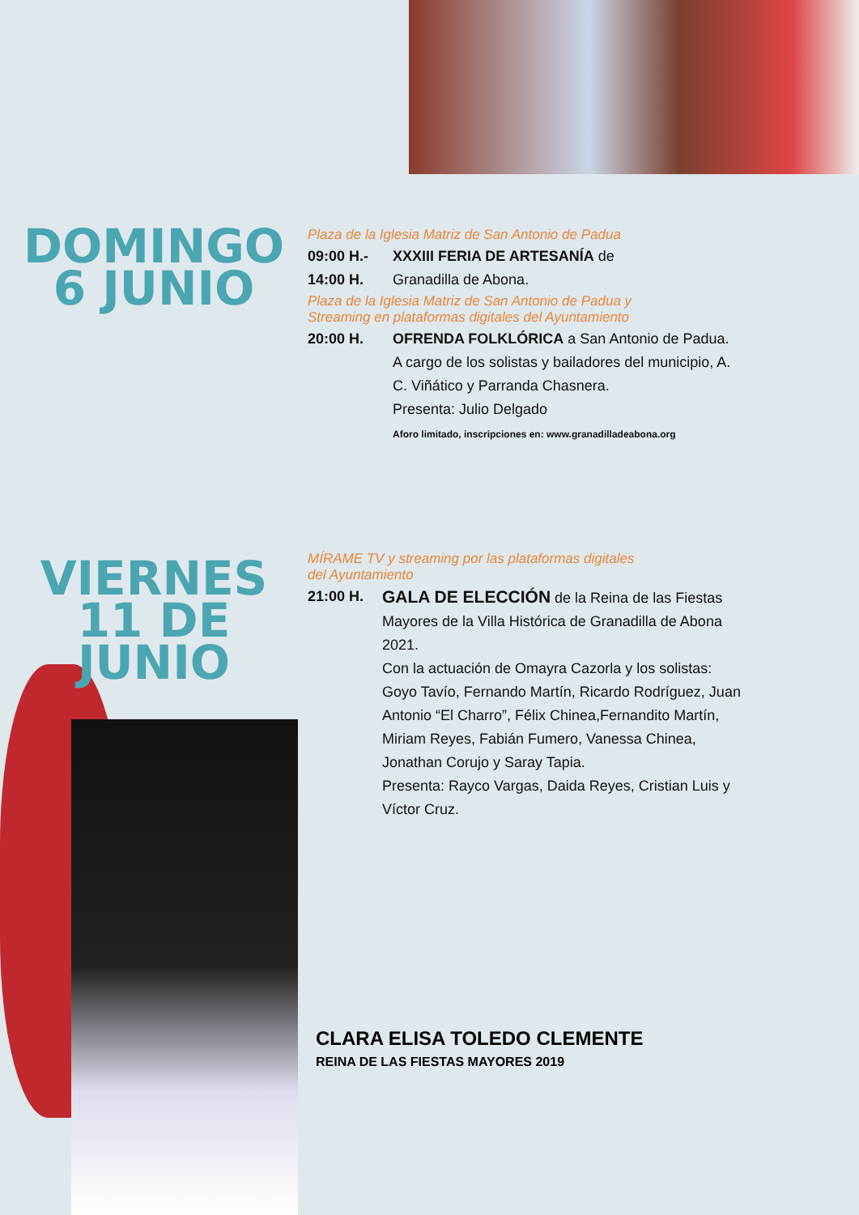DOMINGO
6 JUNIO
Plaza de la Iglesia Matriz de San Antonio de Padua
09:00 H.- XXXIII FERIA DE ARTESANÍA de
14:00 H. Granadilla de Abona.
Plaza de la Iglesia Matriz de San Antonio de Padua y
Streaming en plataformas digitales del Ayuntamiento
20:00 H. OFRENDA FOLKLÓRICA a San Antonio de Padua.
A cargo de los solistas y bailadores del municipio, A. C. Viñático y Parranda Chasnera.
Presenta: Julio Delgado
Aforo limitado, inscripciones en: www.granadilladeabona.org
VIERNES
11 DE
JUNIO
MÍRAME TV y streaming por las plataformas digitales
del Ayuntamiento
21:00 H. GALA DE ELECCIÓN de la Reina de las Fiestas Mayores de la Villa Histórica de Granadilla de Abona 2021.
Con la actuación de Omayra Cazorla y los solistas: Goyo Tavío, Fernando Martín, Ricardo Rodríguez, Juan Antonio “El Charro”, Félix Chinea,Fernandito Martín, Miriam Reyes, Fabián Fumero, Vanessa Chinea, Jonathan Corujo y Saray Tapia.
Presenta: Rayco Vargas, Daida Reyes, Cristian Luis y Víctor Cruz.
CLARA ELISA TOLEDO CLEMENTE
REINA DE LAS FIESTAS MAYORES 2019